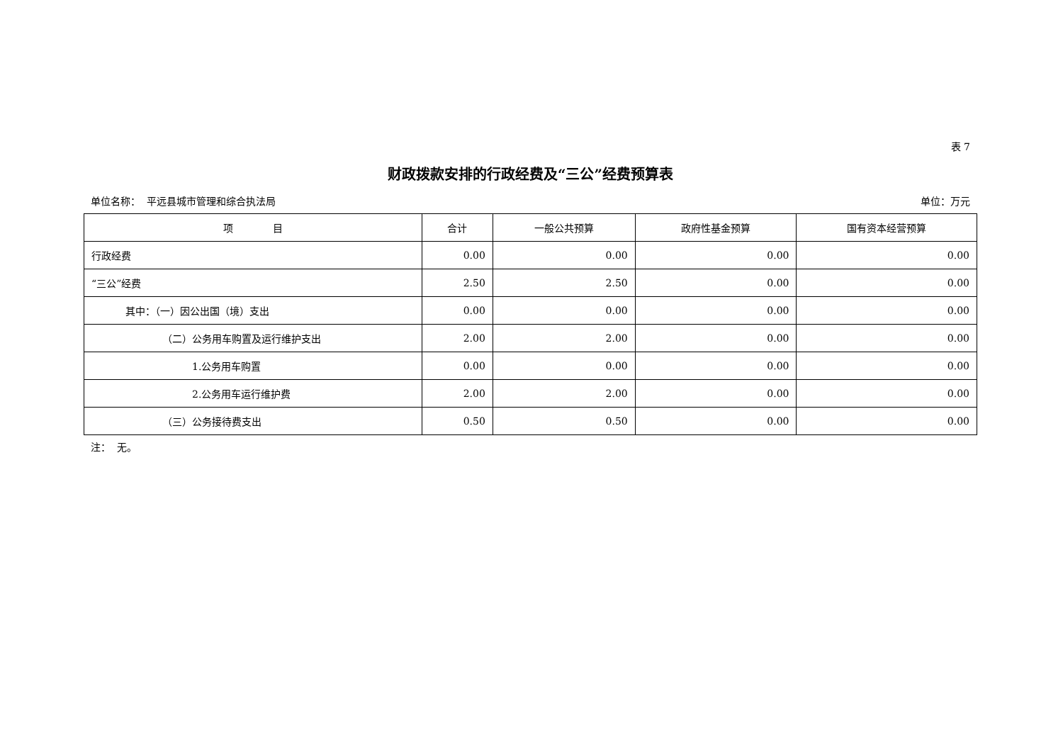表 7
财政拨款安排的行政经费及“三公”经费预算表
单位名称： 平远县城市管理和综合执法局 单位：万元
| 项 目 | 合计 | 一般公共预算 | 政府性基金预算 | 国有资本经营预算 |
| --- | --- | --- | --- | --- |
| 行政经费 | 0.00 | 0.00 | 0.00 | 0.00 |
| “三公”经费 | 2.50 | 2.50 | 0.00 | 0.00 |
| 其中：（一）因公出国（境）支出 | 0.00 | 0.00 | 0.00 | 0.00 |
| （二）公务用车购置及运行维护支出 | 2.00 | 2.00 | 0.00 | 0.00 |
| 1.公务用车购置 | 0.00 | 0.00 | 0.00 | 0.00 |
| 2.公务用车运行维护费 | 2.00 | 2.00 | 0.00 | 0.00 |
| （三）公务接待费支出 | 0.50 | 0.50 | 0.00 | 0.00 |
注： 无。